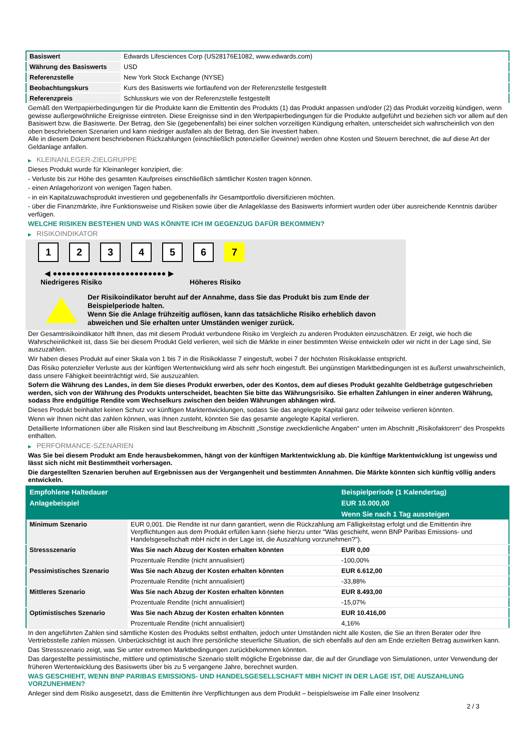| Basiswert | Edwards Lifesciences Corp (US28176E1082, www.edwards.com) |
| Währung des Basiswerts | USD |
| Referenzstelle | New York Stock Exchange (NYSE) |
| Beobachtungskurs | Kurs des Basiswerts wie fortlaufend von der Referenzstelle festgestellt |
| Referenzpreis | Schlusskurs wie von der Referenzstelle festgestellt |
Gemäß den Wertpapierbedingungen für die Produkte kann die Emittentin des Produkts (1) das Produkt anpassen und/oder (2) das Produkt vorzeitig kündigen, wenn gewisse außergewöhnliche Ereignisse eintreten. Diese Ereignisse sind in den Wertpapierbedingungen für die Produkte aufgeführt und beziehen sich vor allem auf den Basiswert bzw. die Basiswerte. Der Betrag, den Sie (gegebenenfalls) bei einer solchen vorzeitigen Kündigung erhalten, unterscheidet sich wahrscheinlich von den oben beschriebenen Szenarien und kann niedriger ausfallen als der Betrag, den Sie investiert haben.
Alle in diesem Dokument beschriebenen Rückzahlungen (einschließlich potenzieller Gewinne) werden ohne Kosten und Steuern berechnet, die auf diese Art der Geldanlage anfallen.
▶ KLEINANLEGER-ZIELGRUPPE
Dieses Produkt wurde für Kleinanleger konzipiert, die:
- Verluste bis zur Höhe des gesamten Kaufpreises einschließlich sämtlicher Kosten tragen können.
- einen Anlagehorizont von wenigen Tagen haben.
- in ein Kapitalzuwachsprodukt investieren und gegebenenfalls ihr Gesamtportfolio diversifizieren möchten.
- über die Finanzmärkte, ihre Funktionsweise und Risiken sowie über die Anlageklasse des Basiswerts informiert wurden oder über ausreichende Kenntnis darüber verfügen.
WELCHE RISIKEN BESTEHEN UND WAS KÖNNTE ICH IM GEGENZUG DAFÜR BEKOMMEN?
▶ RISIKOINDIKATOR
1 2 3 4 5 6 7
◀ ●●●●●●●●●●●●●●●●●●●●●●●●● ▶
Niedrigeres Risiko Höheres Risiko
Der Risikoindikator beruht auf der Annahme, dass Sie das Produkt bis zum Ende der Beispielperiode halten.
Wenn Sie die Anlage frühzeitig auflösen, kann das tatsächliche Risiko erheblich davon abweichen und Sie erhalten unter Umständen weniger zurück.
Der Gesamtrisikoindikator hilft Ihnen, das mit diesem Produkt verbundene Risiko im Vergleich zu anderen Produkten einzuschätzen. Er zeigt, wie hoch die Wahrscheinlichkeit ist, dass Sie bei diesem Produkt Geld verlieren, weil sich die Märkte in einer bestimmten Weise entwickeln oder wir nicht in der Lage sind, Sie auszuzahlen.
Wir haben dieses Produkt auf einer Skala von 1 bis 7 in die Risikoklasse 7 eingestuft, wobei 7 der höchsten Risikoklasse entspricht.
Das Risiko potenzieller Verluste aus der künftigen Wertentwicklung wird als sehr hoch eingestuft. Bei ungünstigen Marktbedingungen ist es äußerst unwahrscheinlich, dass unsere Fähigkeit beeinträchtigt wird, Sie auszuzahlen.
Sofern die Währung des Landes, in dem Sie dieses Produkt erwerben, oder des Kontos, dem auf dieses Produkt gezahlte Geldbeträge gutgeschrieben werden, sich von der Währung des Produkts unterscheidet, beachten Sie bitte das Währungsrisiko. Sie erhalten Zahlungen in einer anderen Währung, sodass Ihre endgültige Rendite vom Wechselkurs zwischen den beiden Währungen abhängen wird.
Dieses Produkt beinhaltet keinen Schutz vor künftigen Marktentwicklungen, sodass Sie das angelegte Kapital ganz oder teilweise verlieren könnten.
Wenn wir Ihnen nicht das zahlen können, was Ihnen zusteht, könnten Sie das gesamte angelegte Kapital verlieren.
Detaillierte Informationen über alle Risiken sind laut Beschreibung im Abschnitt „Sonstige zweckdienliche Angaben“ unten im Abschnitt „Risikofaktoren“ des Prospekts enthalten.
▶ PERFORMANCE-SZENARIEN
Was Sie bei diesem Produkt am Ende herausbekommen, hängt von der künftigen Marktentwicklung ab. Die künftige Marktentwicklung ist ungewiss und lässt sich nicht mit Bestimmtheit vorhersagen.
Die dargestellten Szenarien beruhen auf Ergebnissen aus der Vergangenheit und bestimmten Annahmen. Die Märkte könnten sich künftig völlig anders entwickeln.
| Empfohlene Haltedauer | | Beispielperiode (1 Kalendertag) |
| --- | --- | --- |
| Anlagebeispiel | | EUR 10.000,00 |
| | | Wenn Sie nach 1 Tag aussteigen |
| Minimum Szenario | EUR 0,001. Die Rendite ist nur dann garantiert, wenn die Rückzahlung am Fälligkeitstag erfolgt und die Emittentin ihre Verpflichtungen aus dem Produkt erfüllen kann (siehe hierzu unter "Was geschieht, wenn BNP Paribas Emissions- und Handelsgesellschaft mbH nicht in der Lage ist, die Auszahlung vorzunehmen?"). | |
| Stressszenario | Was Sie nach Abzug der Kosten erhalten könnten | EUR 0,00 |
| | Prozentuale Rendite (nicht annualisiert) | -100,00% |
| Pessimistisches Szenario | Was Sie nach Abzug der Kosten erhalten könnten | EUR 6.612,00 |
| | Prozentuale Rendite (nicht annualisiert) | -33,88% |
| Mittleres Szenario | Was Sie nach Abzug der Kosten erhalten könnten | EUR 8.493,00 |
| | Prozentuale Rendite (nicht annualisiert) | -15,07% |
| Optimistisches Szenario | Was Sie nach Abzug der Kosten erhalten könnten | EUR 10.416,00 |
| | Prozentuale Rendite (nicht annualisiert) | 4,16% |
In den angeführten Zahlen sind sämtliche Kosten des Produkts selbst enthalten, jedoch unter Umständen nicht alle Kosten, die Sie an Ihren Berater oder Ihre Vertriebsstelle zahlen müssen. Unberücksichtigt ist auch Ihre persönliche steuerliche Situation, die sich ebenfalls auf den am Ende erzielten Betrag auswirken kann.
Das Stressszenario zeigt, was Sie unter extremen Marktbedingungen zurückbekommen könnten.
Das dargestellte pessimistische, mittlere und optimistische Szenario stellt mögliche Ergebnisse dar, die auf der Grundlage von Simulationen, unter Verwendung der früheren Wertentwicklung des Basiswerts über bis zu 5 vergangene Jahre, berechnet wurden.
WAS GESCHIEHT, WENN BNP PARIBAS EMISSIONS- UND HANDELSGESELLSCHAFT MBH NICHT IN DER LAGE IST, DIE AUSZAHLUNG VORZUNEHMEN?
Anleger sind dem Risiko ausgesetzt, dass die Emittentin ihre Verpflichtungen aus dem Produkt – beispielsweise im Falle einer Insolvenz
2 / 3